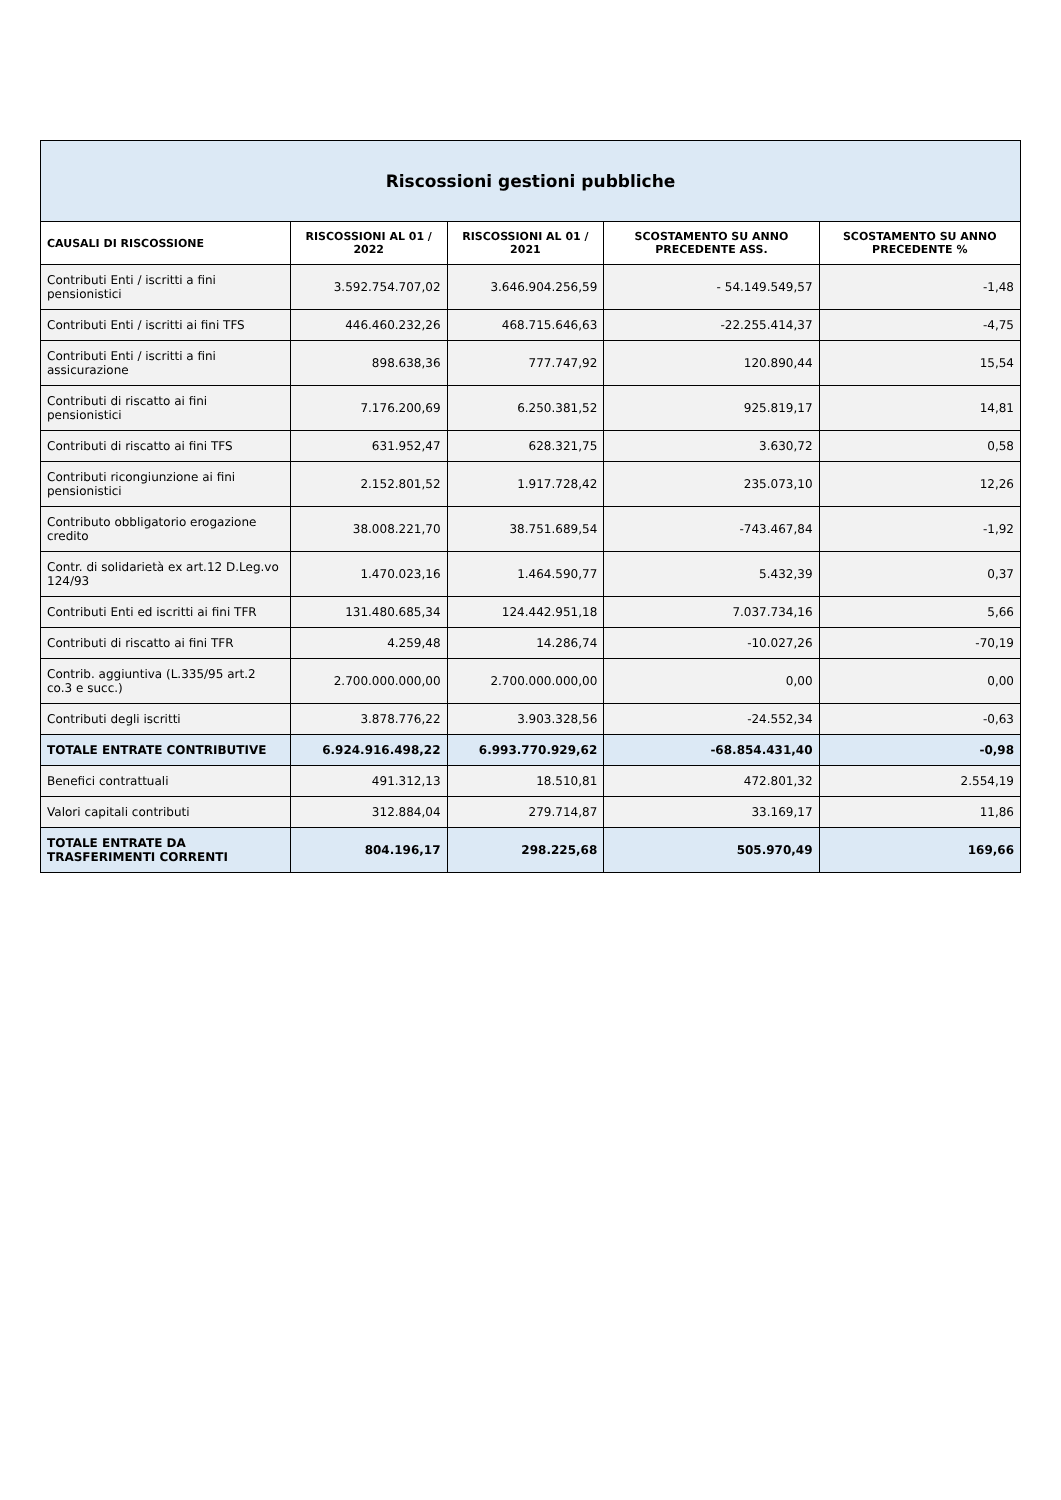| Riscossioni gestioni pubbliche | | | | |
| CAUSALI DI RISCOSSIONE | RISCOSSIONI AL 01 / 2022 | RISCOSSIONI AL 01 / 2021 | SCOSTAMENTO SU ANNO PRECEDENTE ASS. | SCOSTAMENTO SU ANNO PRECEDENTE % |
| Contributi Enti / iscritti a fini pensionistici | 3.592.754.707,02 | 3.646.904.256,59 | - 54.149.549,57 | -1,48 |
| Contributi Enti / iscritti ai fini TFS | 446.460.232,26 | 468.715.646,63 | -22.255.414,37 | -4,75 |
| Contributi Enti / iscritti a fini assicurazione | 898.638,36 | 777.747,92 | 120.890,44 | 15,54 |
| Contributi di riscatto ai fini pensionistici | 7.176.200,69 | 6.250.381,52 | 925.819,17 | 14,81 |
| Contributi di riscatto ai fini TFS | 631.952,47 | 628.321,75 | 3.630,72 | 0,58 |
| Contributi ricongiunzione ai fini pensionistici | 2.152.801,52 | 1.917.728,42 | 235.073,10 | 12,26 |
| Contributo obbligatorio erogazione credito | 38.008.221,70 | 38.751.689,54 | -743.467,84 | -1,92 |
| Contr. di solidarietà ex art.12 D.Leg.vo 124/93 | 1.470.023,16 | 1.464.590,77 | 5.432,39 | 0,37 |
| Contributi Enti ed iscritti ai fini TFR | 131.480.685,34 | 124.442.951,18 | 7.037.734,16 | 5,66 |
| Contributi di riscatto ai fini TFR | 4.259,48 | 14.286,74 | -10.027,26 | -70,19 |
| Contrib. aggiuntiva (L.335/95 art.2 co.3 e succ.) | 2.700.000.000,00 | 2.700.000.000,00 | 0,00 | 0,00 |
| Contributi degli iscritti | 3.878.776,22 | 3.903.328,56 | -24.552,34 | -0,63 |
| TOTALE ENTRATE CONTRIBUTIVE | 6.924.916.498,22 | 6.993.770.929,62 | -68.854.431,40 | -0,98 |
| Benefici contrattuali | 491.312,13 | 18.510,81 | 472.801,32 | 2.554,19 |
| Valori capitali contributi | 312.884,04 | 279.714,87 | 33.169,17 | 11,86 |
| TOTALE ENTRATE DA TRASFERIMENTI CORRENTI | 804.196,17 | 298.225,68 | 505.970,49 | 169,66 |